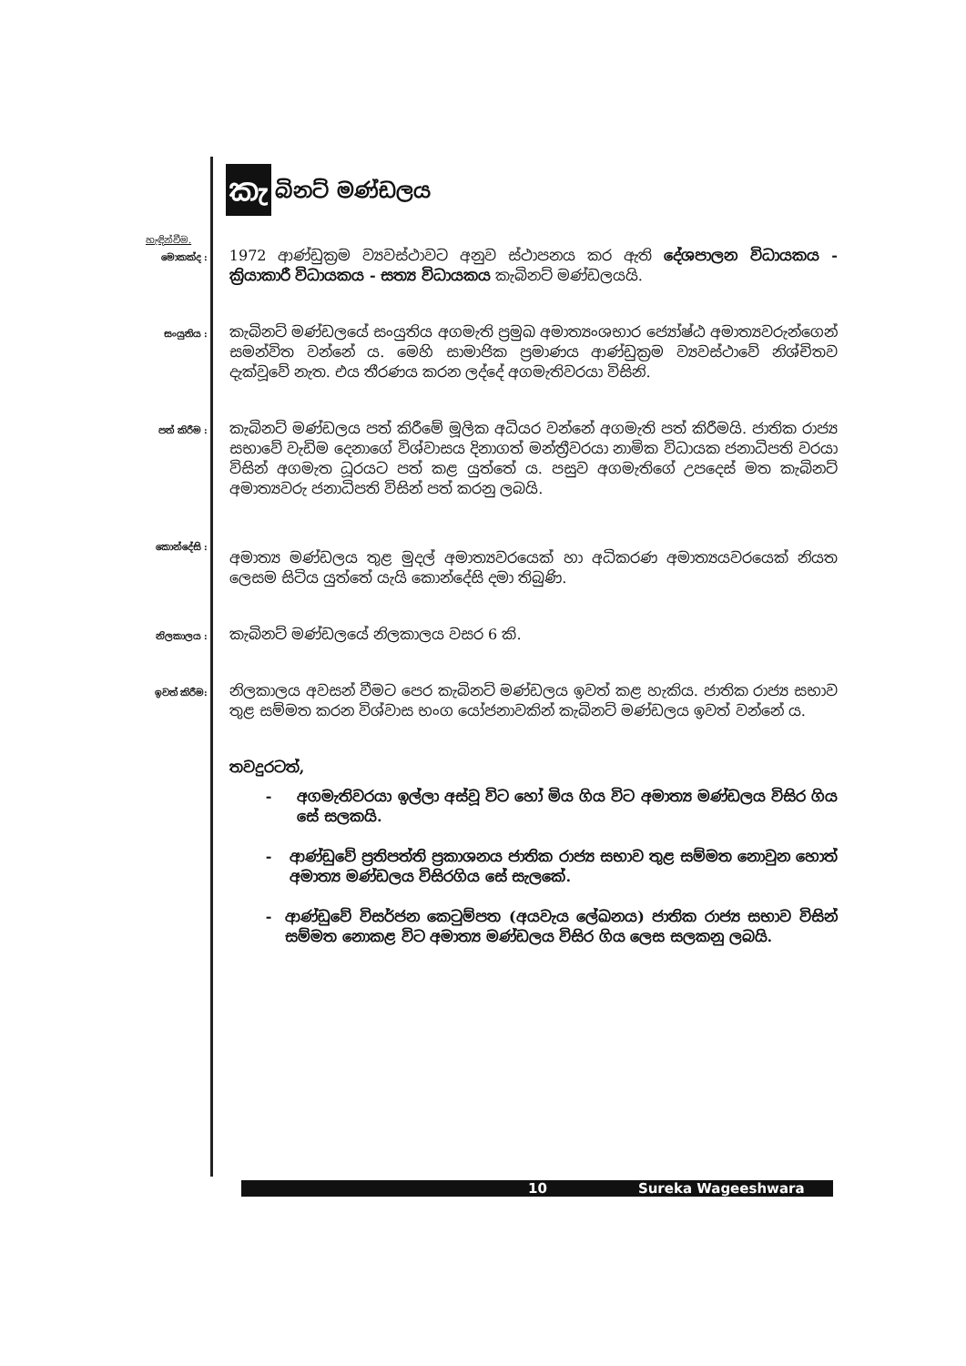කැ බිනට් මණ්ඩලය
හැඳින්වීම.
මොකක්ද :
1972 ආණ්ඩුක්‍රම ව්‍යවස්ථාවට අනුව ස්ථාපනය කර ඇති දේශපාලන විධායකය - ක්‍රියාකාරී විධායකය - සත්‍ය විධායකය කැබිනට් මණ්ඩලයයි.
සංයුතිය :
කැබිනට් මණ්ඩලයේ සංයුතිය අගමැති ප්‍රමුඛ අමාත්‍යංශභාර ජ්‍යෝෂ්ඨ අමාත්‍යවරුන්ගෙන් සමන්විත වන්නේ ය. මෙහි සාමාජික ප්‍රමාණය ආණ්ඩුක්‍රම ව්‍යවස්ථාවේ නිශ්චිතව දැක්වූවේ නැත. එය තීරණය කරන ලද්දේ අගමැතිවරයා විසිනි.
පත් කිරීම :
කැබිනට් මණ්ඩලය පත් කිරීමේ මූලික අධියර වන්නේ අගමැති පත් කිරීමයි. ජාතික රාජ්‍ය සභාවේ වැඩිම දෙනාගේ විශ්වාසය දිනාගත් මන්ත්‍රීවරයා නාමික විධායක ජනාධිපති වරයා විසින් අගමැත ධූරයට පත් කළ යුත්තේ ය. පසුව අගමැතිගේ උපදෙස් මත කැබිනට් අමාත්‍යවරු ජනාධිපති විසින් පත් කරනු ලබයි.
කොන්දේසි :
අමාත්‍ය මණ්ඩලය තුළ මුදල් අමාත්‍යවරයෙක් හා අධිකරණ අමාත්‍යයවරයෙක් නියත ලෙසම සිටිය යුත්තේ යැයි කොන්දේසි දමා තිබුණි.
නිලකාලය :
කැබිනට් මණ්ඩලයේ නිලකාලය වසර 6 කි.
ඉවත් කිරීම:
නිලකාලය අවසන් වීමට පෙර කැබිනට් මණ්ඩලය ඉවත් කළ හැකිය. ජාතික රාජ්‍ය සභාව තුළ සම්මත කරන විශ්වාස භංග යෝජනාවකින් කැබිනට් මණ්ඩලය ඉවත් වන්නේ ය.
තවදුරටත්,
- අගමැතිවරයා ඉල්ලා අස්වූ විට හෝ මිය ගිය විට අමාත්‍ය මණ්ඩලය විසිර ගිය සේ සලකයි.
- ආණ්ඩුවේ ප්‍රතිපත්ති ප්‍රකාශනය ජාතික රාජ්‍ය සභාව තුළ සම්මත නොවුන හොත් අමාත්‍ය මණ්ඩලය විසිරගිය සේ සැලකේ.
- ආණ්ඩුවේ විසර්ජන කෙටුම්පත (අයවැය ලේඛනය) ජාතික රාජ්‍ය සභාව විසින් සම්මත නොකළ විට අමාත්‍ය මණ්ඩලය විසිර ගිය ලෙස සලකනු ලබයි.
10 Sureka Wageeshwara